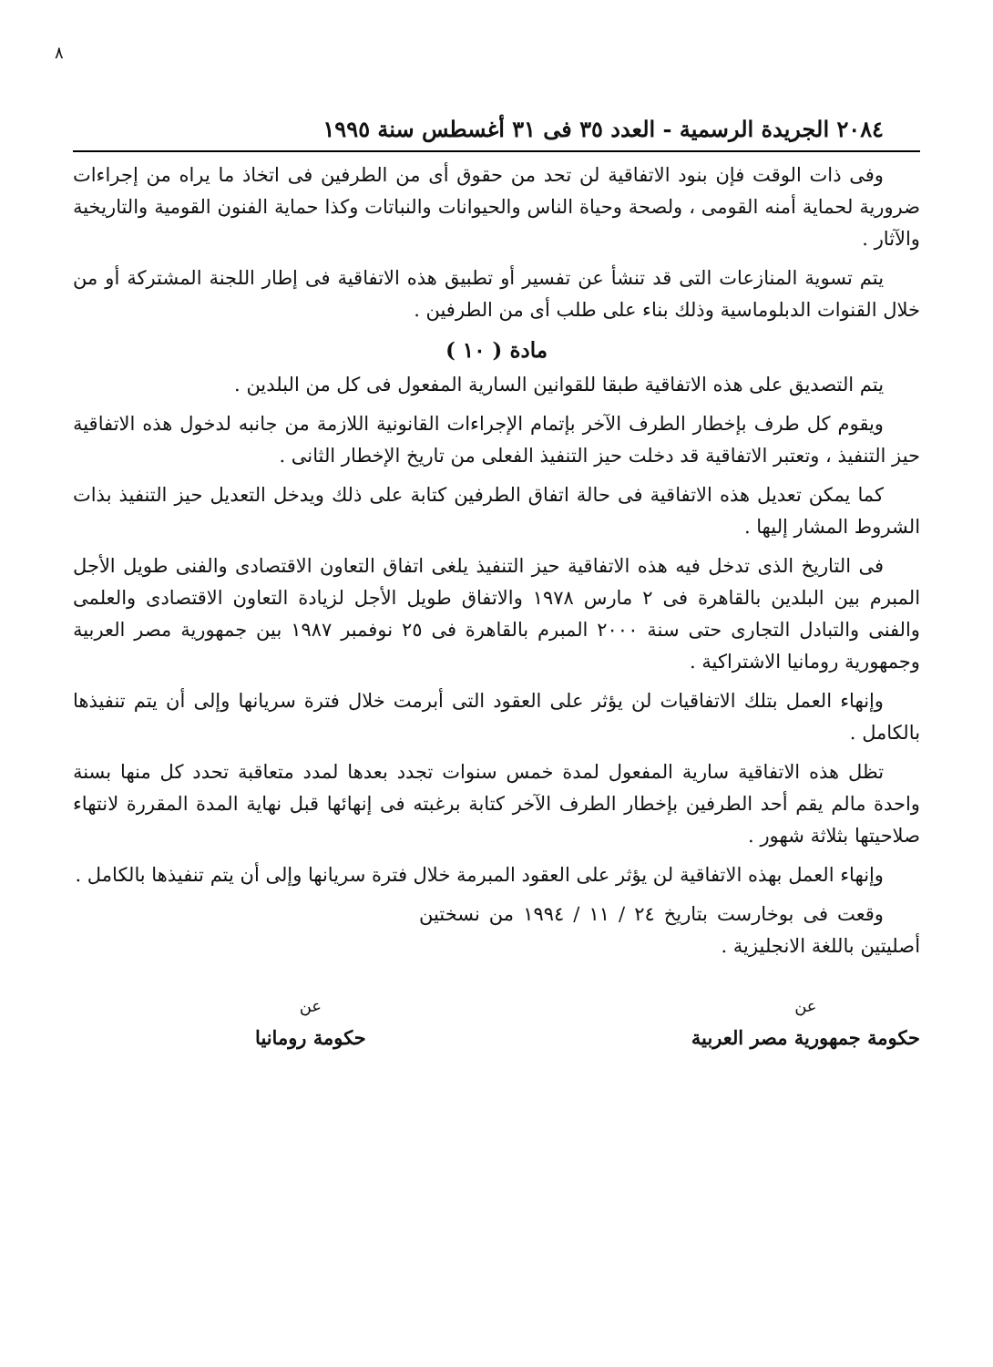٨
٢٠٨٤ الجريدة الرسمية - العدد ٣٥ فى ٣١ أغسطس سنة ١٩٩٥
وفى ذات الوقت فإن بنود الاتفاقية لن تحد من حقوق أى من الطرفين فى اتخاذ ما يراه من إجراءات ضرورية لحماية أمنه القومى ، ولصحة وحياة الناس والحيوانات والنباتات وكذا حماية الفنون القومية والتاريخية والآثار .
يتم تسوية المنازعات التى قد تنشأ عن تفسير أو تطبيق هذه الاتفاقية فى إطار اللجنة المشتركة أو من خلال القنوات الدبلوماسية وذلك بناء على طلب أى من الطرفين .
مادة ( ١٠ )
يتم التصديق على هذه الاتفاقية طبقا للقوانين السارية المفعول فى كل من البلدين .
ويقوم كل طرف بإخطار الطرف الآخر بإتمام الإجراءات القانونية اللازمة من جانبه لدخول هذه الاتفاقية حيز التنفيذ ، وتعتبر الاتفاقية قد دخلت حيز التنفيذ الفعلى من تاريخ الإخطار الثانى .
كما يمكن تعديل هذه الاتفاقية فى حالة اتفاق الطرفين كتابة على ذلك ويدخل التعديل حيز التنفيذ بذات الشروط المشار إليها .
فى التاريخ الذى تدخل فيه هذه الاتفاقية حيز التنفيذ يلغى اتفاق التعاون الاقتصادى والفنى طويل الأجل المبرم بين البلدين بالقاهرة فى ٢ مارس ١٩٧٨ والاتفاق طويل الأجل لزيادة التعاون الاقتصادى والعلمى والفنى والتبادل التجارى حتى سنة ٢٠٠٠ المبرم بالقاهرة فى ٢٥ نوفمبر ١٩٨٧ بين جمهورية مصر العربية وجمهورية رومانيا الاشتراكية .
وإنهاء العمل بتلك الاتفاقيات لن يؤثر على العقود التى أبرمت خلال فترة سريانها وإلى أن يتم تنفيذها بالكامل .
تظل هذه الاتفاقية سارية المفعول لمدة خمس سنوات تجدد بعدها لمدد متعاقبة تحدد كل منها بسنة واحدة مالم يقم أحد الطرفين بإخطار الطرف الآخر كتابة برغبته فى إنهائها قبل نهاية المدة المقررة لانتهاء صلاحيتها بثلاثة شهور .
وإنهاء العمل بهذه الاتفاقية لن يؤثر على العقود المبرمة خلال فترة سريانها وإلى أن يتم تنفيذها بالكامل .
وقعت فى بوخارست بتاريخ ٢٤ / ١١ / ١٩٩٤ من نسختين أصليتين باللغة الانجليزية .
عن
حكومة جمهورية مصر العربية
عن
حكومة رومانيا